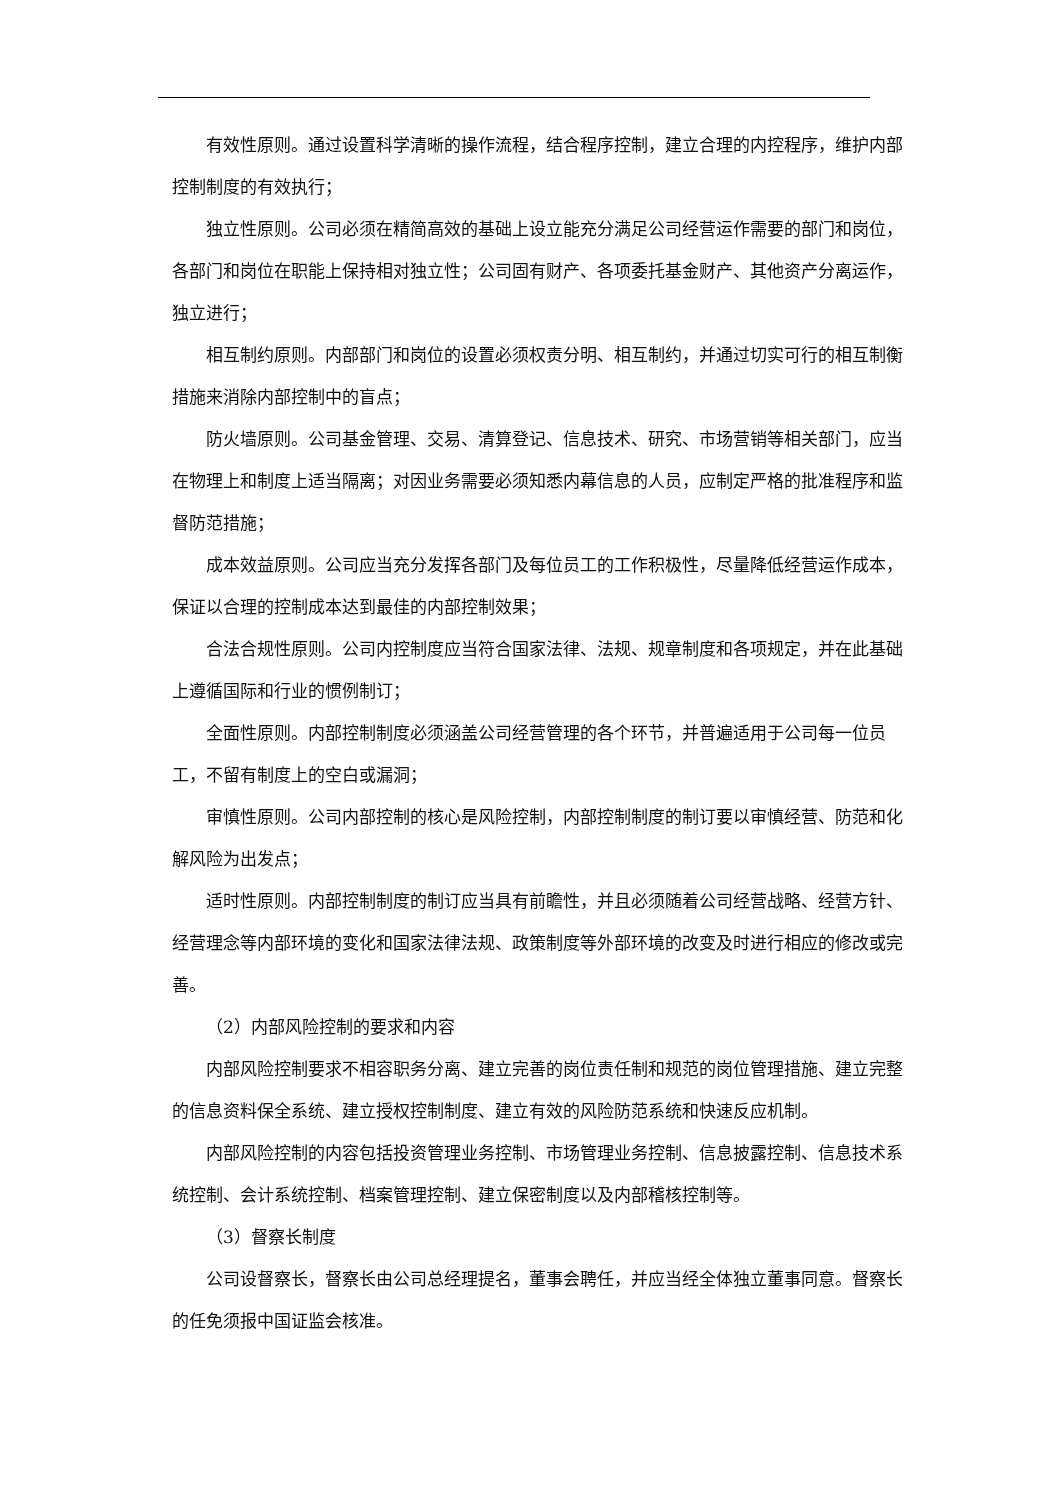有效性原则。通过设置科学清晰的操作流程，结合程序控制，建立合理的内控程序，维护内部控制制度的有效执行；
独立性原则。公司必须在精简高效的基础上设立能充分满足公司经营运作需要的部门和岗位，各部门和岗位在职能上保持相对独立性；公司固有财产、各项委托基金财产、其他资产分离运作，独立进行；
相互制约原则。内部部门和岗位的设置必须权责分明、相互制约，并通过切实可行的相互制衡措施来消除内部控制中的盲点；
防火墙原则。公司基金管理、交易、清算登记、信息技术、研究、市场营销等相关部门，应当在物理上和制度上适当隔离；对因业务需要必须知悉内幕信息的人员，应制定严格的批准程序和监督防范措施；
成本效益原则。公司应当充分发挥各部门及每位员工的工作积极性，尽量降低经营运作成本，保证以合理的控制成本达到最佳的内部控制效果；
合法合规性原则。公司内控制度应当符合国家法律、法规、规章制度和各项规定，并在此基础上遵循国际和行业的惯例制订；
全面性原则。内部控制制度必须涵盖公司经营管理的各个环节，并普遍适用于公司每一位员工，不留有制度上的空白或漏洞；
审慎性原则。公司内部控制的核心是风险控制，内部控制制度的制订要以审慎经营、防范和化解风险为出发点；
适时性原则。内部控制制度的制订应当具有前瞻性，并且必须随着公司经营战略、经营方针、经营理念等内部环境的变化和国家法律法规、政策制度等外部环境的改变及时进行相应的修改或完善。
（2）内部风险控制的要求和内容
内部风险控制要求不相容职务分离、建立完善的岗位责任制和规范的岗位管理措施、建立完整的信息资料保全系统、建立授权控制制度、建立有效的风险防范系统和快速反应机制。
内部风险控制的内容包括投资管理业务控制、市场管理业务控制、信息披露控制、信息技术系统控制、会计系统控制、档案管理控制、建立保密制度以及内部稽核控制等。
（3）督察长制度
公司设督察长，督察长由公司总经理提名，董事会聘任，并应当经全体独立董事同意。督察长的任免须报中国证监会核准。